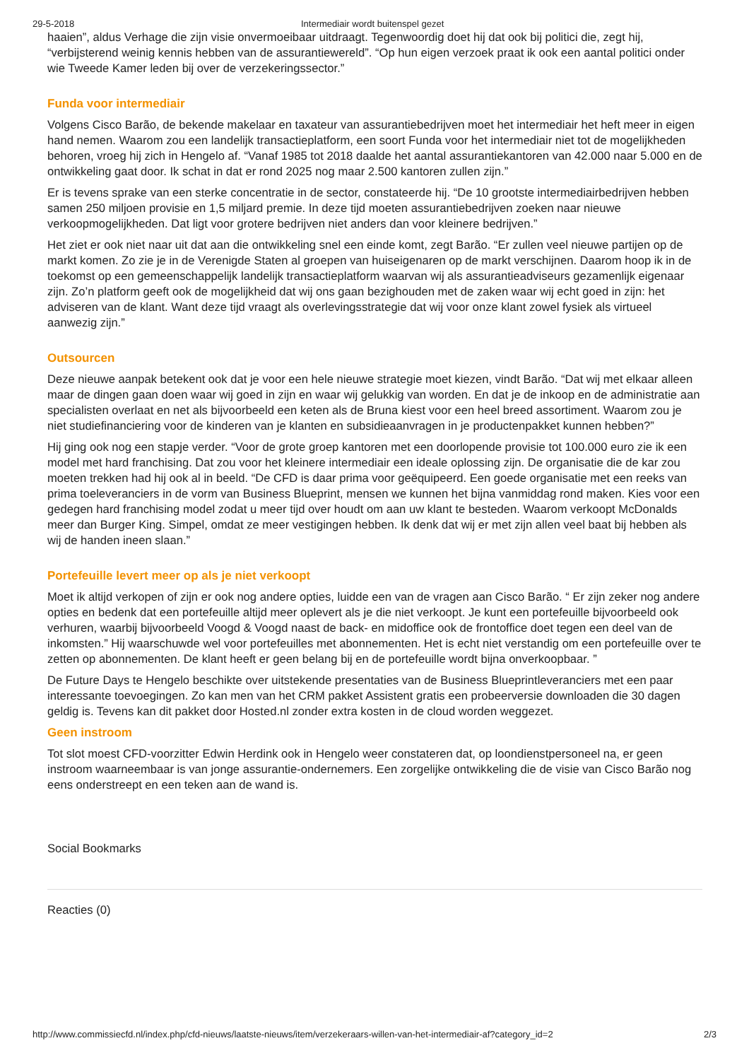29-5-2018 Intermediair wordt buitenspel gezet
haaien”, aldus Verhage die zijn visie onvermoeibaar uitdraagt. Tegenwoordig doet hij dat ook bij politici die, zegt hij, “verbijsterend weinig kennis hebben van de assurantiewereld”. “Op hun eigen verzoek praat ik ook een aantal politici onder wie Tweede Kamer leden bij over de verzekeringssector.”
Funda voor intermediair
Volgens Cisco Barão, de bekende makelaar en taxateur van assurantiebedrijven moet het intermediair het heft meer in eigen hand nemen. Waarom zou een landelijk transactieplatform, een soort Funda voor het intermediair niet tot de mogelijkheden behoren, vroeg hij zich in Hengelo af. “Vanaf 1985 tot 2018 daalde het aantal assurantiekantoren van 42.000 naar 5.000 en de ontwikkeling gaat door. Ik schat in dat er rond 2025 nog maar 2.500 kantoren zullen zijn.”
Er is tevens sprake van een sterke concentratie in de sector, constateerde hij. “De 10 grootste intermediairbedrijven hebben samen 250 miljoen provisie en 1,5 miljard premie. In deze tijd moeten assurantiebedrijven zoeken naar nieuwe verkoopmogelijkheden. Dat ligt voor grotere bedrijven niet anders dan voor kleinere bedrijven.”
Het ziet er ook niet naar uit dat aan die ontwikkeling snel een einde komt, zegt Barão. “Er zullen veel nieuwe partijen op de markt komen. Zo zie je in de Verenigde Staten al groepen van huiseigenaren op de markt verschijnen. Daarom hoop ik in de toekomst op een gemeenschappelijk landelijk transactieplatform waarvan wij als assurantieadviseurs gezamenlijk eigenaar zijn. Zo’n platform geeft ook de mogelijkheid dat wij ons gaan bezighouden met de zaken waar wij echt goed in zijn: het adviseren van de klant. Want deze tijd vraagt als overlevingsstrategie dat wij voor onze klant zowel fysiek als virtueel aanwezig zijn.”
Outsourcen
Deze nieuwe aanpak betekent ook dat je voor een hele nieuwe strategie moet kiezen, vindt Barão. “Dat wij met elkaar alleen maar de dingen gaan doen waar wij goed in zijn en waar wij gelukkig van worden. En dat je de inkoop en de administratie aan specialisten overlaat en net als bijvoorbeeld een keten als de Bruna kiest voor een heel breed assortiment. Waarom zou je niet studiefinanciering voor de kinderen van je klanten en subsidieaanvragen in je productenpakket kunnen hebben?”
Hij ging ook nog een stapje verder. “Voor de grote groep kantoren met een doorlopende provisie tot 100.000 euro zie ik een model met hard franchising. Dat zou voor het kleinere intermediair een ideale oplossing zijn. De organisatie die de kar zou moeten trekken had hij ook al in beeld. “De CFD is daar prima voor geëquipeerd. Een goede organisatie met een reeks van prima toeleveranciers in de vorm van Business Blueprint, mensen we kunnen het bijna vanmiddag rond maken. Kies voor een gedegen hard franchising model zodat u meer tijd over houdt om aan uw klant te besteden. Waarom verkoopt McDonalds meer dan Burger King. Simpel, omdat ze meer vestigingen hebben. Ik denk dat wij er met zijn allen veel baat bij hebben als wij de handen ineen slaan.”
Portefeuille levert meer op als je niet verkoopt
Moet ik altijd verkopen of zijn er ook nog andere opties, luidde een van de vragen aan Cisco Barão. “ Er zijn zeker nog andere opties en bedenk dat een portefeuille altijd meer oplevert als je die niet verkoopt. Je kunt een portefeuille bijvoorbeeld ook verhuren, waarbij bijvoorbeeld Voogd & Voogd naast de back- en midoffice ook de frontoffice doet tegen een deel van de inkomsten.” Hij waarschuwde wel voor portefeuilles met abonnementen. Het is echt niet verstandig om een portefeuille over te zetten op abonnementen. De klant heeft er geen belang bij en de portefeuille wordt bijna onverkoopbaar. ”
De Future Days te Hengelo beschikte over uitstekende presentaties van de Business Blueprintleveranciers met een paar interessante toevoegingen. Zo kan men van het CRM pakket Assistent gratis een probeerversie downloaden die 30 dagen geldig is. Tevens kan dit pakket door Hosted.nl zonder extra kosten in de cloud worden weggezet.
Geen instroom
Tot slot moest CFD-voorzitter Edwin Herdink ook in Hengelo weer constateren dat, op loondienstpersoneel na, er geen instroom waarneembaar is van jonge assurantie-ondernemers. Een zorgelijke ontwikkeling die de visie van Cisco Barão nog eens onderstreept en een teken aan de wand is.
Social Bookmarks
Reacties (0)
http://www.commissiecfd.nl/index.php/cfd-nieuws/laatste-nieuws/item/verzekeraars-willen-van-het-intermediair-af?category_id=2 2/3